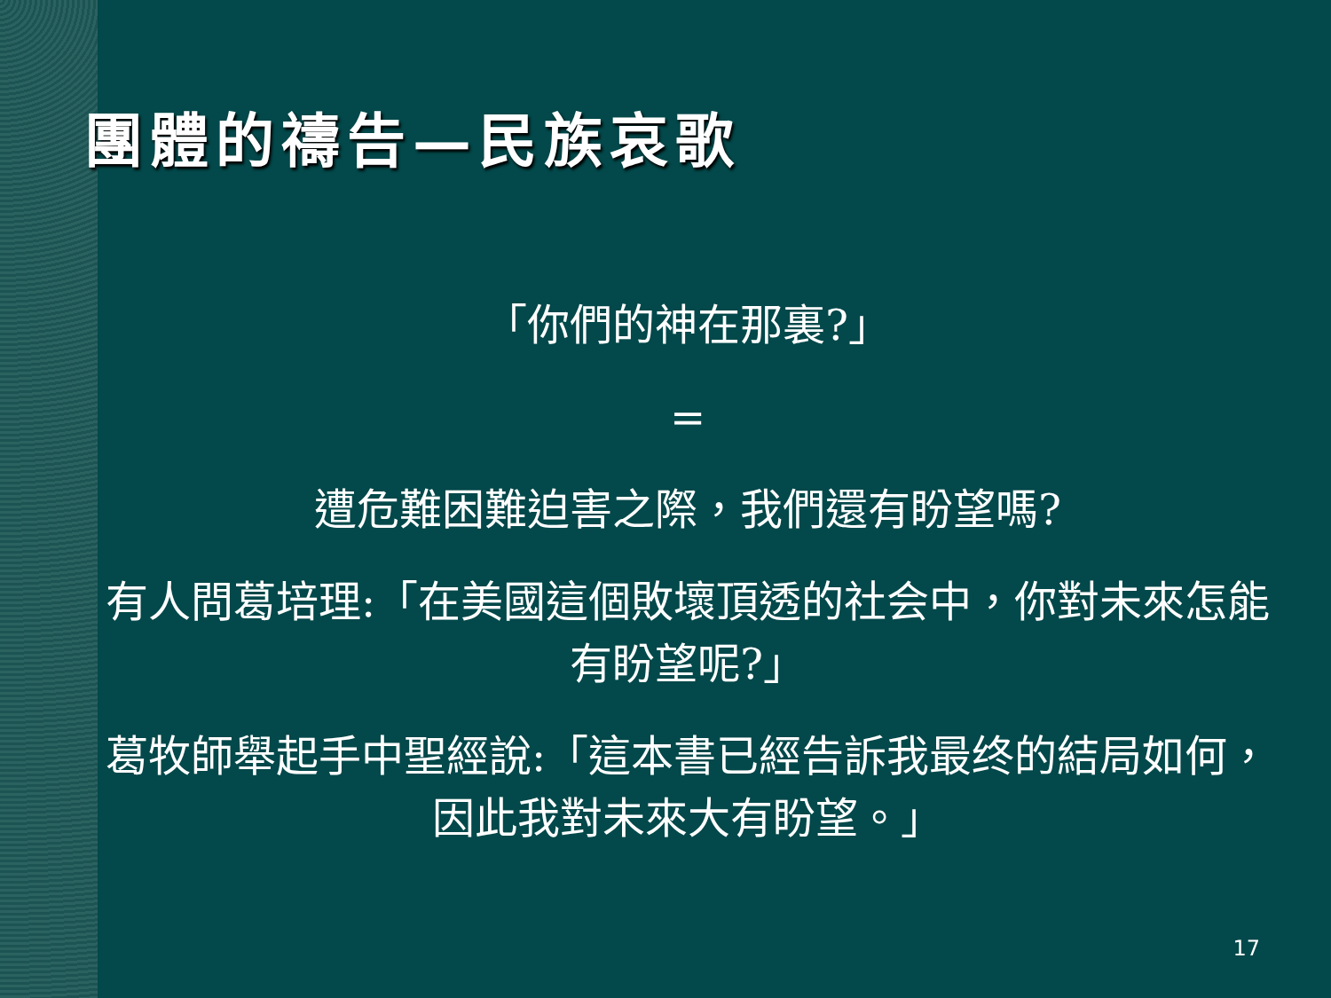團體的禱告—民族哀歌
「你們的神在那裏?」
=
遭危難困難迫害之際，我們還有盼望嗎?
有人問葛培理:「在美國這個敗壞頂透的社会中，你對未來怎能有盼望呢?」
葛牧師舉起手中聖經說:「這本書已經告訴我最终的結局如何，因此我對未來大有盼望。」
17